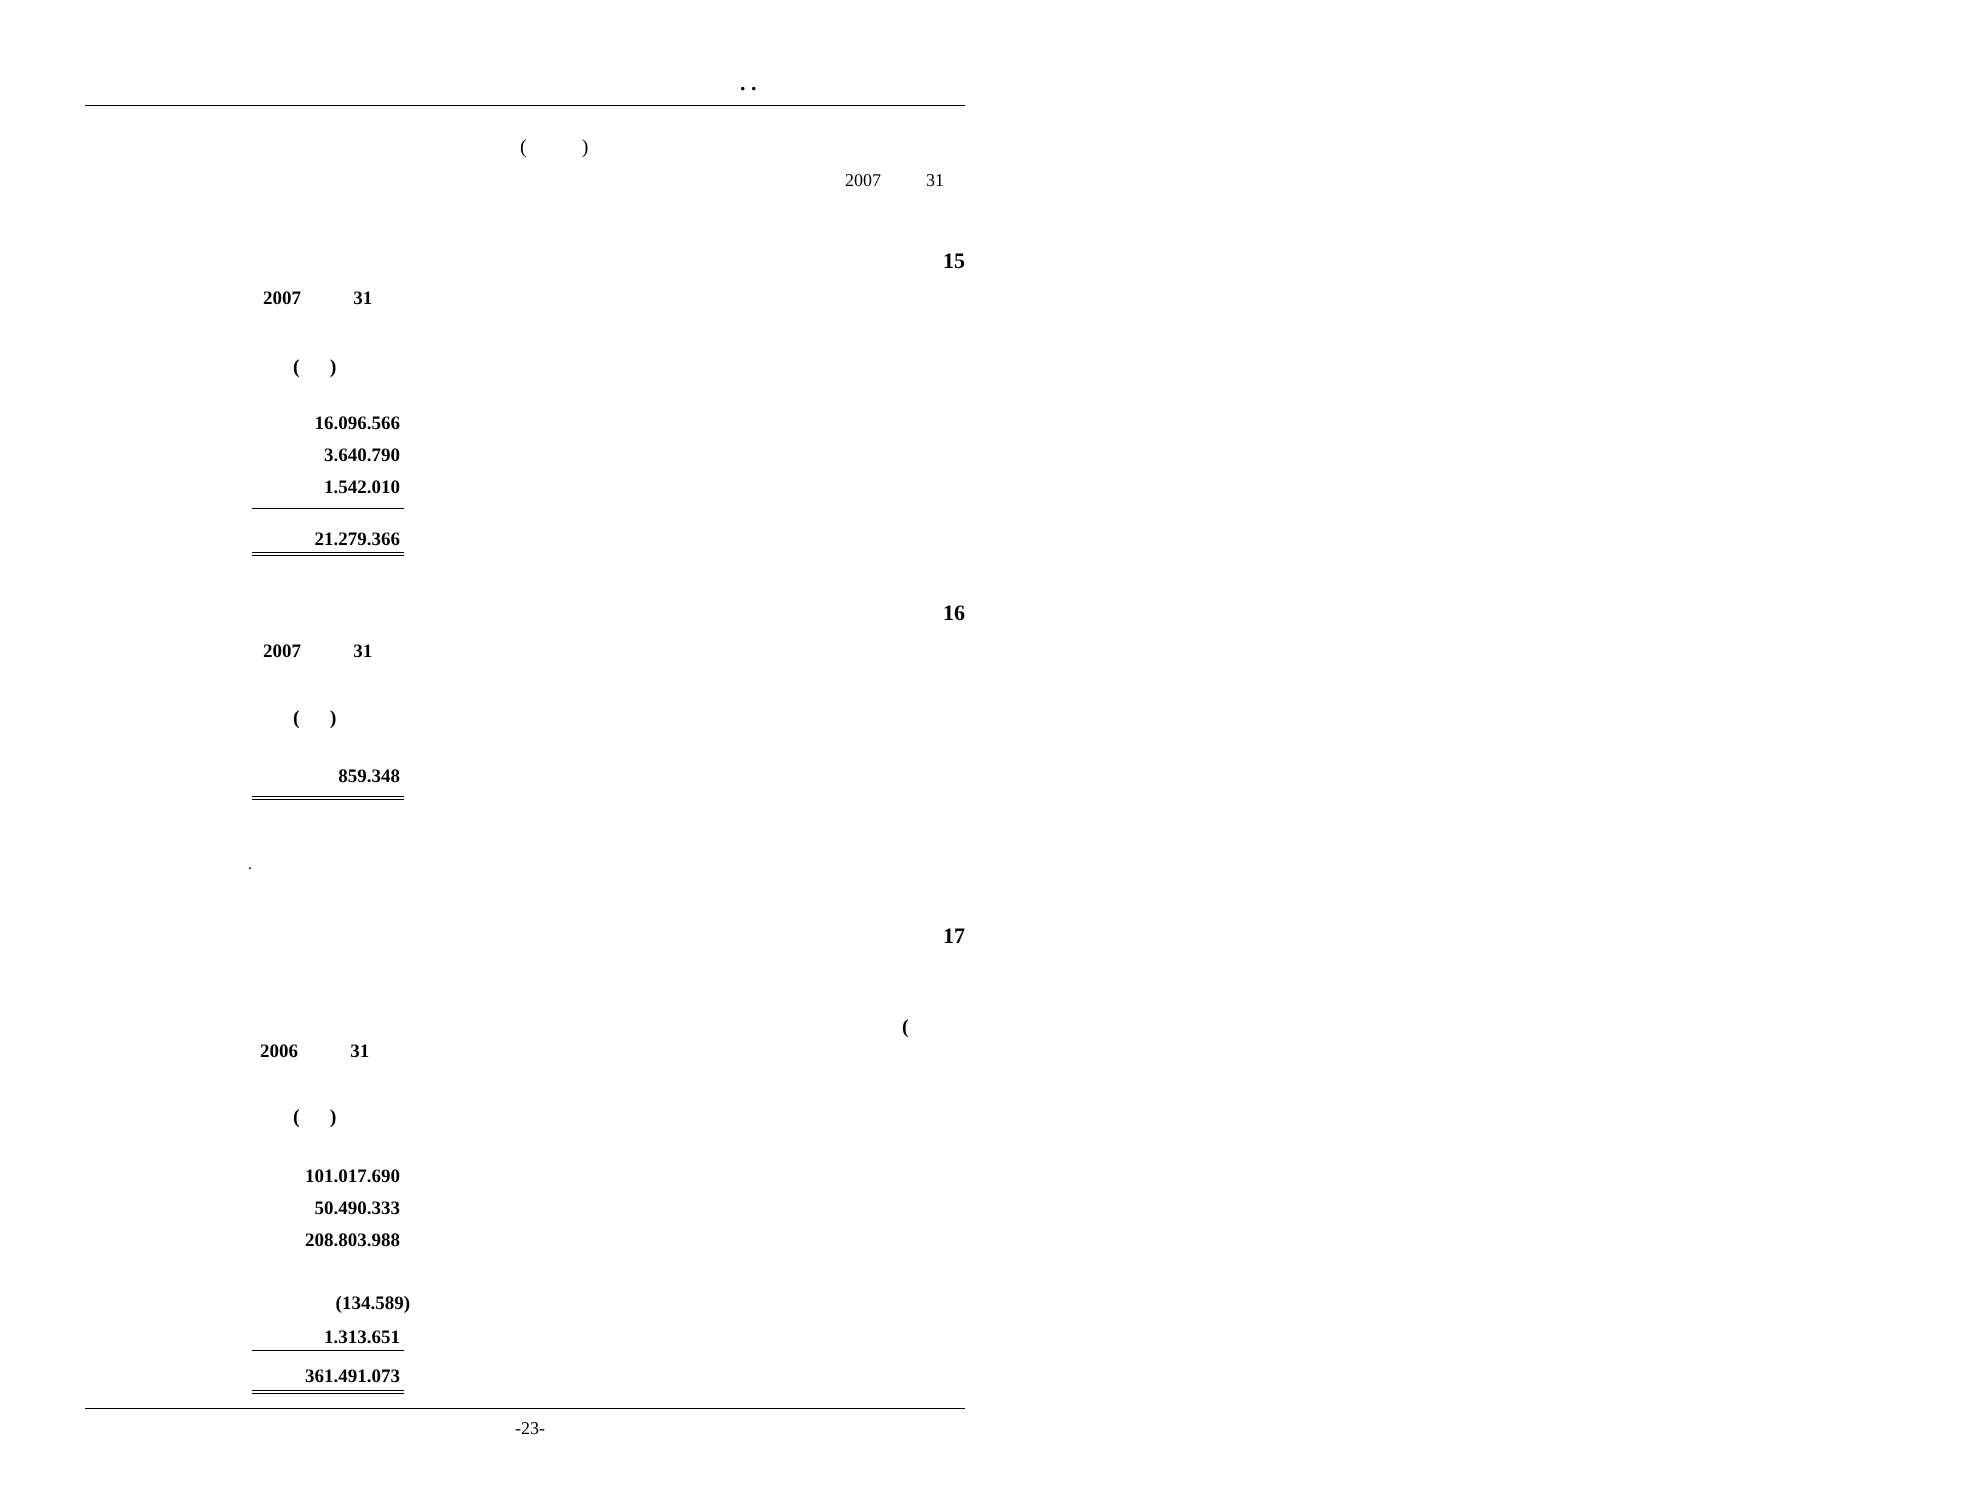. .
( )
2007 31
15
2007 31
( )
16.096.566
3.640.790
1.542.010
21.279.366
16
2007 31
( )
859.348
.
17
(
2006 31
( )
101.017.690
50.490.333
208.803.988
(134.589)
1.313.651
361.491.073
-23-